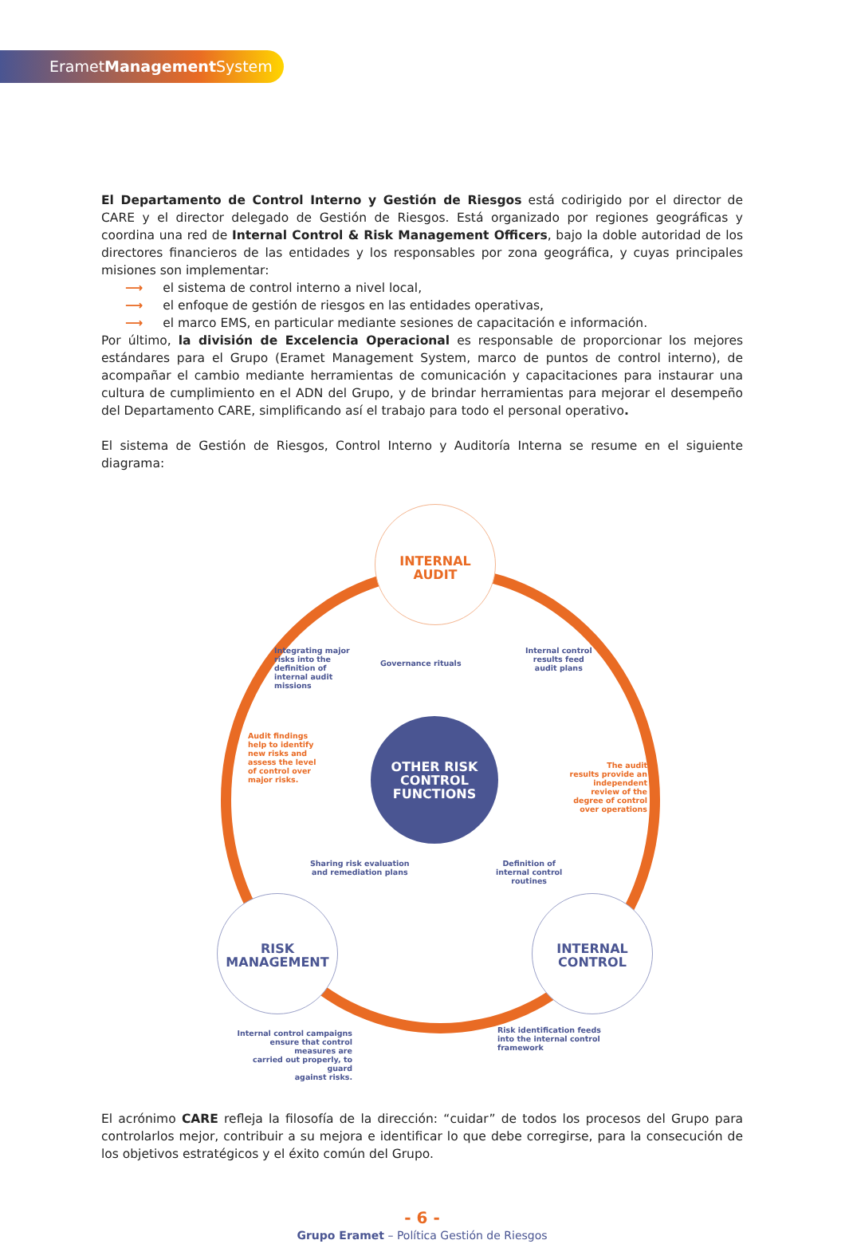ErametManagement System
El Departamento de Control Interno y Gestión de Riesgos está codirigido por el director de CARE y el director delegado de Gestión de Riesgos. Está organizado por regiones geográficas y coordina una red de Internal Control & Risk Management Officers, bajo la doble autoridad de los directores financieros de las entidades y los responsables por zona geográfica, y cuyas principales misiones son implementar:
⟶ el sistema de control interno a nivel local,
⟶ el enfoque de gestión de riesgos en las entidades operativas,
⟶ el marco EMS, en particular mediante sesiones de capacitación e información.
Por último, la división de Excelencia Operacional es responsable de proporcionar los mejores estándares para el Grupo (Eramet Management System, marco de puntos de control interno), de acompañar el cambio mediante herramientas de comunicación y capacitaciones para instaurar una cultura de cumplimiento en el ADN del Grupo, y de brindar herramientas para mejorar el desempeño del Departamento CARE, simplificando así el trabajo para todo el personal operativo.
El sistema de Gestión de Riesgos, Control Interno y Auditoría Interna se resume en el siguiente diagrama:
INTERNAL
AUDIT
OTHER RISK
CONTROL
FUNCTIONS
RISK
MANAGEMENT
INTERNAL
CONTROL
Integrating major
risks into the
definition of
internal audit
missions
Governance rituals
Internal control
results feed
audit plans
Audit findings
help to identify
new risks and
assess the level
of control over
major risks.
The audit
results provide an
independent
review of the
degree of control
over operations
Sharing risk evaluation
and remediation plans
Definition of
internal control
routines
Internal control campaigns
ensure that control measures are
carried out properly, to guard
against risks.
Risk identification feeds
into the internal control
framework
El acrónimo CARE refleja la filosofía de la dirección: “cuidar” de todos los procesos del Grupo para controlarlos mejor, contribuir a su mejora e identificar lo que debe corregirse, para la consecución de los objetivos estratégicos y el éxito común del Grupo.
- 6 -
Grupo Eramet – Política Gestión de Riesgos